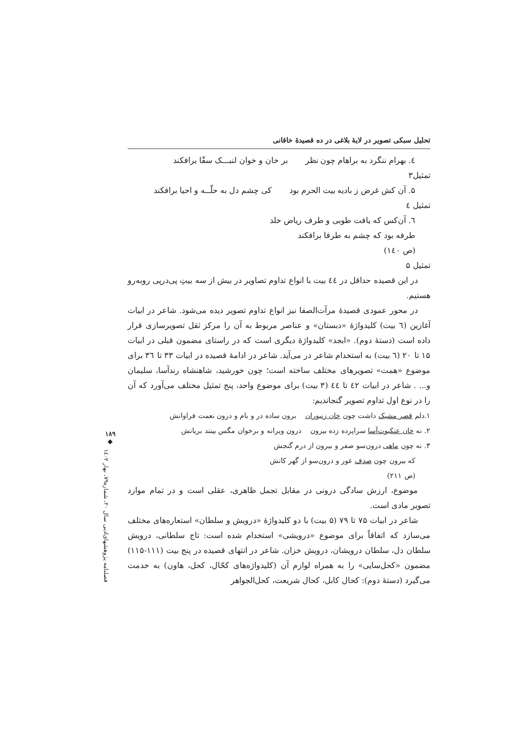تحلیل سبکی تصویر در لایۀ بلاغی در ده قصیدۀ خاقانی
٤. بهرام ننگرد به براهام چون نظر بر خان و خوان لنبـــک سقّا برافکند
تمثیل۳
۵. آن کش غرض ز بادیه بیت الحرم بود کی چشم دل به حلّــه و احیا برافکند
تمثیل ٤
٦. آن‌کس که یافت طوبی و طرف ریاض خلد طرفه بود که چشم به طرفا برافکند
(ص ۱٤۰)
تمثیل ۵
در این قصیده حداقل در ٤٤ بیت با انواع تداوم تصاویر در بیش از سه بیتِ پی‌درپی روبه‌رو هستیم.
در محور عمودی قصیدۀ مرآت‌الصفا نیز انواع تداوم تصویر دیده می‌شود. شاعر در ابیات آغازین (٦ بیت) کلیدواژۀ «دبستان» و عناصر مربوط به آن را مرکز ثقل تصویرسازی قرار داده است (دستۀ دوم). «ابجد» کلیدواژۀ دیگری است که در راستای مضمون قبلی در ابیات ۱۵ تا ۲۰ (٦ بیت) به استخدام شاعر در می‌آید. شاعر در ادامۀ قصیده در ابیات ۳۳ تا ۳٦ برای موضوع «همت» تصویرهای مختلف ساخته است؛ چون خورشید، شاهنشاه رندآسا، سلیمان و... . شاعر در ابیات ٤۲ تا ٤٤ (۳ بیت) برای موضوع واحد، پنج تمثیل مختلف می‌آورد که آن را در نوع اول تداوم تصویر گنجاندیم:
۱.دلم قصر مشبک داشت چون خان زنبوران برون ساده در و بام و درون نعمت فراوانش
۲. نه خان عنکبوت‌آسا سراپرده زده بیرون درون ویرانه و برخوان مگس بینند بریانش
۳. نه چون ماهی درون‌سو صفر و بیرون از درم گنجش
که بیرون چون صدف عور و درون‌سو از گهر کانش
(ص ۲۱۱)
موضوع، ارزش سادگی درونی در مقابل تجمل ظاهری، عقلی است و در تمام موارد تصویر مادی است.
شاعر در ابیات ۷۵ تا ۷۹ (۵ بیت) با دو کلیدواژۀ «درویش و سلطان» استعاره‌های مختلف می‌سازد که اتفاقاً برای موضوع «درویشی» استخدام شده است: تاج سلطانی، درویش سلطان دل، سلطان درویشان، درویش خزان. شاعر در انتهای قصیده در پنج بیت (۱۱۱-۱۱۵) مضمون «کحل‌سایی» را به همراه لوازم آن (کلیدواژه‌های کحّال، کحل، هاون) به خدمت می‌گیرد (دستۀ دوم): کحال کابل، کحال شریعت، کحل‌الجواهر
۱۸۹
◆
فصلنامه پژوهشهای‌ادبی سال ۲۰، شماره۷۹، بهار ۱٤۰۲